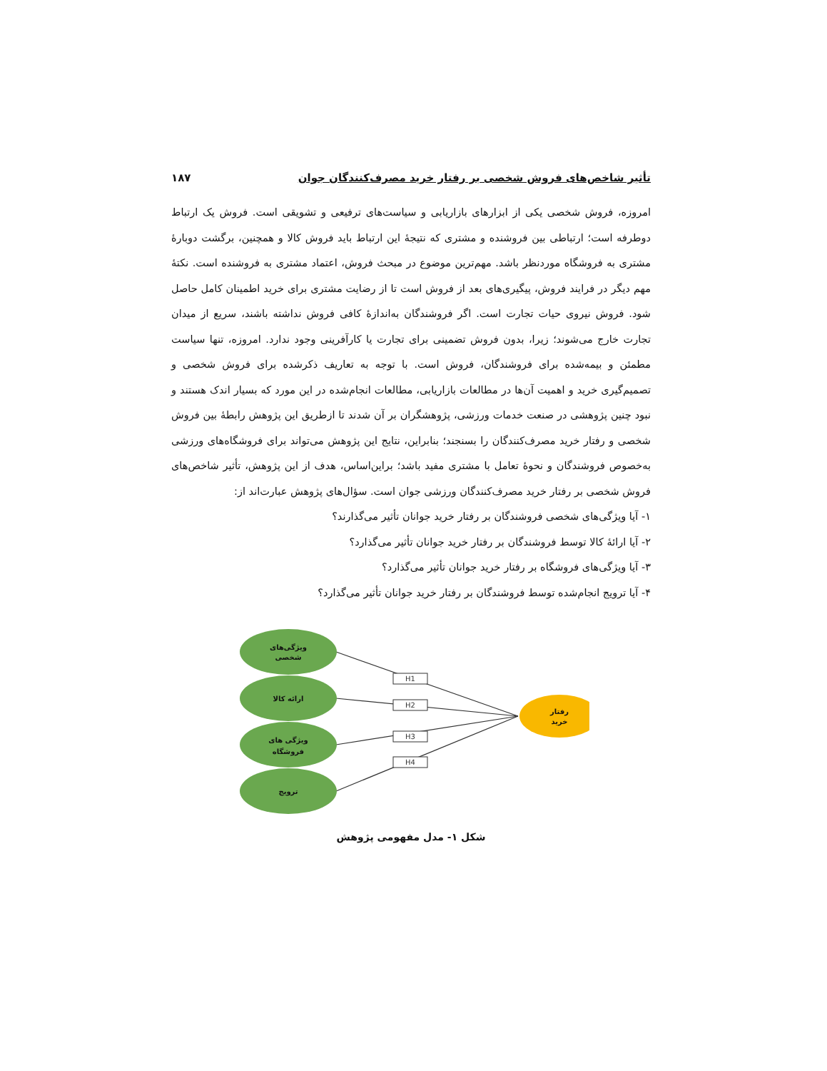تأثیر شاخص‌های فروش شخصی بر رفتار خرید مصرف‌کنندگان جوان ۱۸۷
امروزه، فروش شخصی یکی از ابزارهای بازاریابی و سیاست‌های ترفیعی و تشویقی است. فروش یک ارتباط دوطرفه است؛ ارتباطی بین فروشنده و مشتری که نتیجهٔ این ارتباط باید فروش کالا و همچنین، برگشت دوبارهٔ مشتری به فروشگاه موردنظر باشد. مهم‌ترین موضوع در مبحث فروش، اعتماد مشتری به فروشنده است. نکتهٔ مهم دیگر در فرایند فروش، پیگیری‌های بعد از فروش است تا از رضایت مشتری برای خرید اطمینان کامل حاصل شود. فروش نیروی حیات تجارت است. اگر فروشندگان به‌اندازهٔ کافی فروش نداشته باشند، سریع از میدان تجارت خارج می‌شوند؛ زیرا، بدون فروش تضمینی برای تجارت یا کارآفرینی وجود ندارد. امروزه، تنها سیاست مطمئن و بیمه‌شده برای فروشندگان، فروش است. با توجه به تعاریف ذکرشده برای فروش شخصی و تصمیم‌گیری خرید و اهمیت آن‌ها در مطالعات بازاریابی، مطالعات انجام‌شده در این مورد که بسیار اندک هستند و نبود چنین پژوهشی در صنعت خدمات ورزشی، پژوهشگران بر آن شدند تا ازطریق این پژوهش رابطهٔ بین فروش شخصی و رفتار خرید مصرف‌کنندگان را بسنجند؛ بنابراین، نتایج این پژوهش می‌تواند برای فروشگاه‌های ورزشی به‌خصوص فروشندگان و نحوهٔ تعامل با مشتری مفید باشد؛ براین‌اساس، هدف از این پژوهش، تأثیر شاخص‌های فروش شخصی بر رفتار خرید مصرف‌کنندگان ورزشی جوان است. سؤال‌های پژوهش عبارت‌اند از:
۱- آیا ویژگی‌های شخصی فروشندگان بر رفتار خرید جوانان تأثیر می‌گذارند؟
۲- آیا ارائهٔ کالا توسط فروشندگان بر رفتار خرید جوانان تأثیر می‌گذارد؟
۳- آیا ویژگی‌های فروشگاه بر رفتار خرید جوانان تأثیر می‌گذارد؟
۴- آیا ترویج انجام‌شده توسط فروشندگان بر رفتار خرید جوانان تأثیر می‌گذارد؟
H1
H2
H3
H4
ویژگی‌های
شخصی
ارائه کالا
ویژگی های
فروشگاه
ترویج
رفتار
خرید
شکل ۱- مدل مفهومی پژوهش